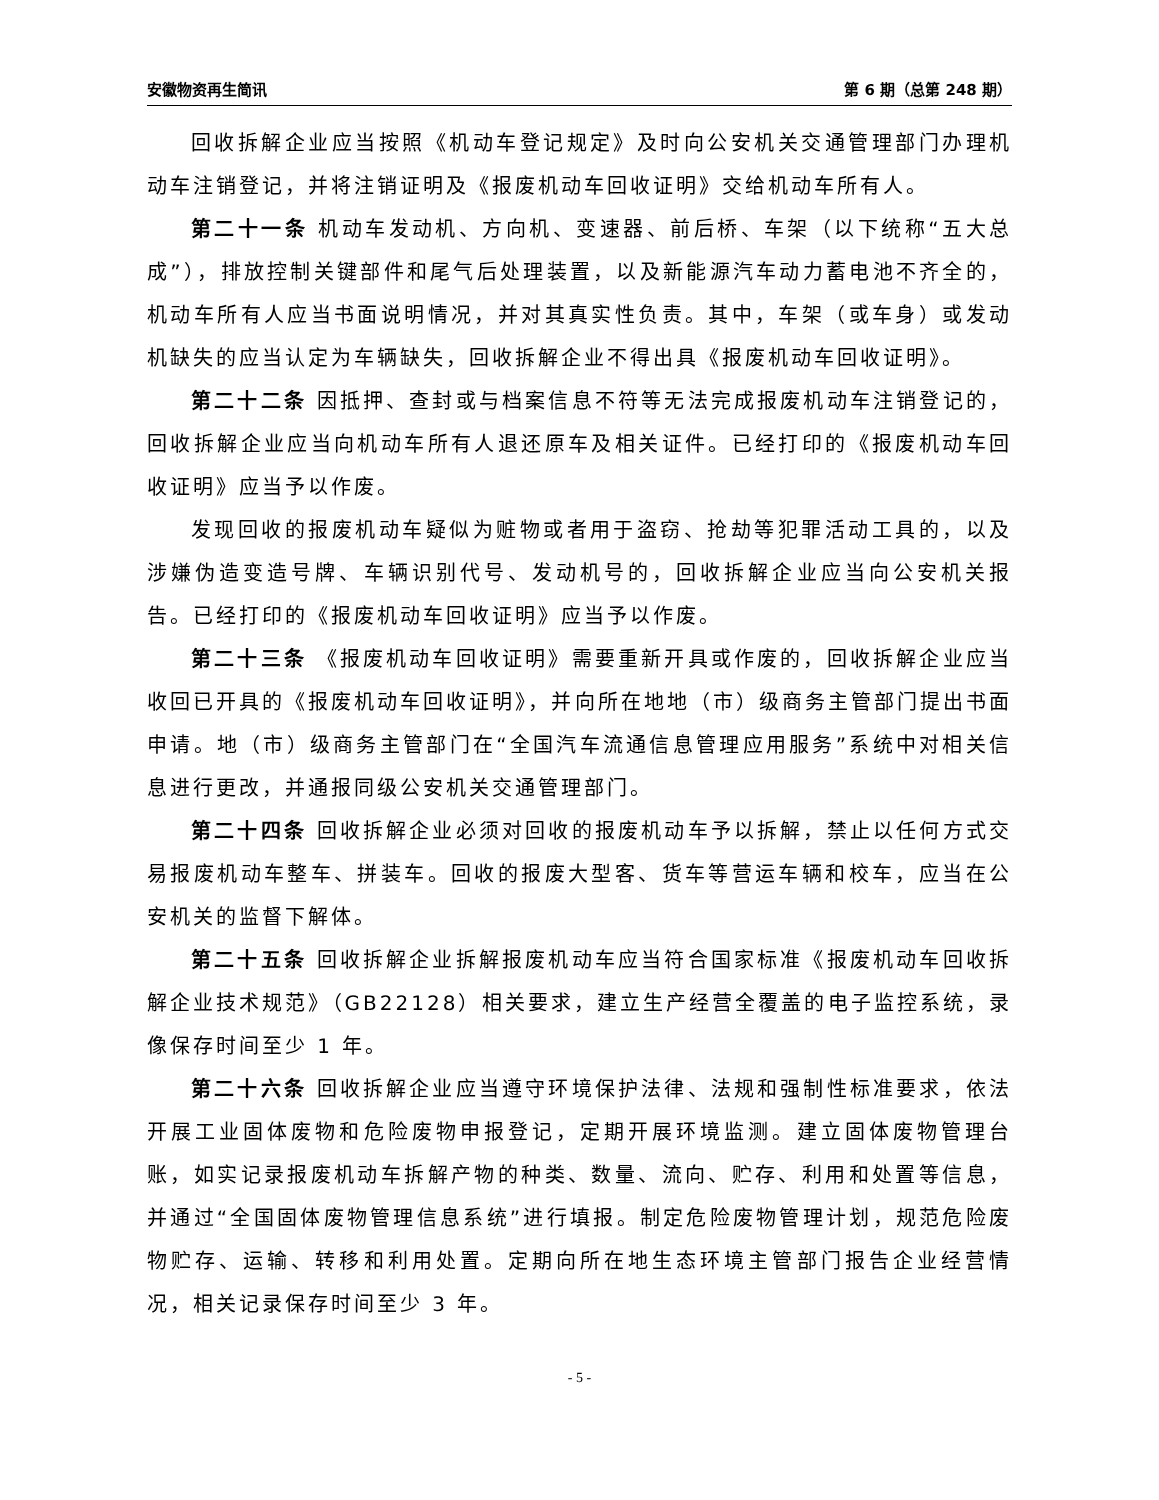安徽物资再生简讯 第 6 期（总第 248 期）
回收拆解企业应当按照《机动车登记规定》及时向公安机关交通管理部门办理机动车注销登记，并将注销证明及《报废机动车回收证明》交给机动车所有人。
第二十一条 机动车发动机、方向机、变速器、前后桥、车架（以下统称“五大总成”），排放控制关键部件和尾气后处理装置，以及新能源汽车动力蓄电池不齐全的，机动车所有人应当书面说明情况，并对其真实性负责。其中，车架（或车身）或发动机缺失的应当认定为车辆缺失，回收拆解企业不得出具《报废机动车回收证明》。
第二十二条 因抵押、查封或与档案信息不符等无法完成报废机动车注销登记的，回收拆解企业应当向机动车所有人退还原车及相关证件。已经打印的《报废机动车回收证明》应当予以作废。
发现回收的报废机动车疑似为赃物或者用于盗窃、抢劫等犯罪活动工具的，以及涉嫌伪造变造号牌、车辆识别代号、发动机号的，回收拆解企业应当向公安机关报告。已经打印的《报废机动车回收证明》应当予以作废。
第二十三条 《报废机动车回收证明》需要重新开具或作废的，回收拆解企业应当收回已开具的《报废机动车回收证明》，并向所在地地（市）级商务主管部门提出书面申请。地（市）级商务主管部门在“全国汽车流通信息管理应用服务”系统中对相关信息进行更改，并通报同级公安机关交通管理部门。
第二十四条 回收拆解企业必须对回收的报废机动车予以拆解，禁止以任何方式交易报废机动车整车、拼装车。回收的报废大型客、货车等营运车辆和校车，应当在公安机关的监督下解体。
第二十五条 回收拆解企业拆解报废机动车应当符合国家标准《报废机动车回收拆解企业技术规范》（GB22128）相关要求，建立生产经营全覆盖的电子监控系统，录像保存时间至少 1 年。
第二十六条 回收拆解企业应当遵守环境保护法律、法规和强制性标准要求，依法开展工业固体废物和危险废物申报登记，定期开展环境监测。建立固体废物管理台账，如实记录报废机动车拆解产物的种类、数量、流向、贮存、利用和处置等信息，并通过“全国固体废物管理信息系统”进行填报。制定危险废物管理计划，规范危险废物贮存、运输、转移和利用处置。定期向所在地生态环境主管部门报告企业经营情况，相关记录保存时间至少 3 年。
- 5 -